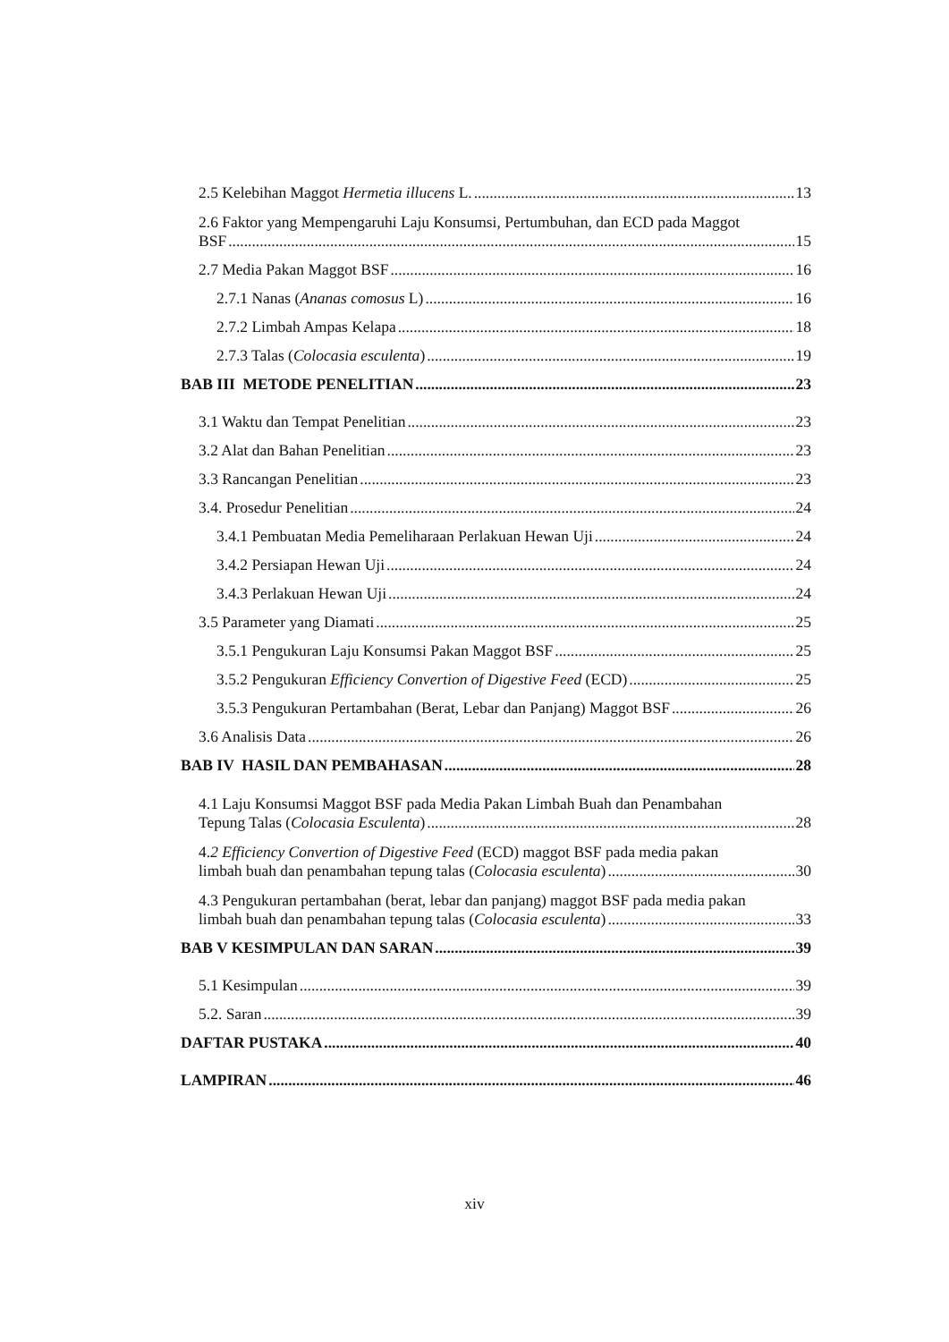2.5 Kelebihan Maggot Hermetia illucens L. 13
2.6 Faktor yang Mempengaruhi Laju Konsumsi, Pertumbuhan, dan ECD pada Maggot
BSF 15
2.7 Media Pakan Maggot BSF 16
2.7.1 Nanas (Ananas comosus L) 16
2.7.2 Limbah Ampas Kelapa 18
2.7.3 Talas (Colocasia esculenta) 19
BAB III METODE PENELITIAN 23
3.1 Waktu dan Tempat Penelitian 23
3.2 Alat dan Bahan Penelitian 23
3.3 Rancangan Penelitian 23
3.4. Prosedur Penelitian 24
3.4.1 Pembuatan Media Pemeliharaan Perlakuan Hewan Uji 24
3.4.2 Persiapan Hewan Uji 24
3.4.3 Perlakuan Hewan Uji 24
3.5 Parameter yang Diamati 25
3.5.1 Pengukuran Laju Konsumsi Pakan Maggot BSF 25
3.5.2 Pengukuran Efficiency Convertion of Digestive Feed (ECD) 25
3.5.3 Pengukuran Pertambahan (Berat, Lebar dan Panjang) Maggot BSF 26
3.6 Analisis Data 26
BAB IV HASIL DAN PEMBAHASAN 28
4.1 Laju Konsumsi Maggot BSF pada Media Pakan Limbah Buah dan Penambahan
Tepung Talas (Colocasia Esculenta) 28
4.2 Efficiency Convertion of Digestive Feed (ECD) maggot BSF pada media pakan
limbah buah dan penambahan tepung talas (Colocasia esculenta) 30
4.3 Pengukuran pertambahan (berat, lebar dan panjang) maggot BSF pada media pakan
limbah buah dan penambahan tepung talas (Colocasia esculenta) 33
BAB V KESIMPULAN DAN SARAN 39
5.1 Kesimpulan 39
5.2. Saran 39
DAFTAR PUSTAKA 40
LAMPIRAN 46
xiv